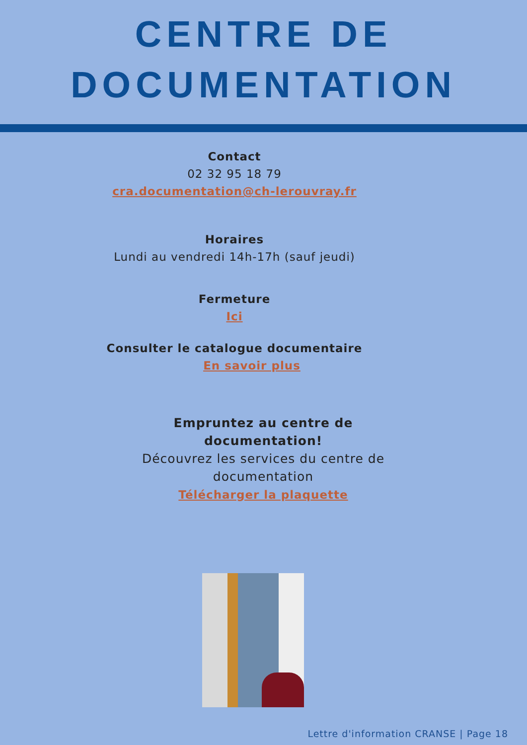CENTRE DE
DOCUMENTATION
Contact
02 32 95 18 79
cra.documentation@ch-lerouvray.fr
Horaires
Lundi au vendredi 14h-17h (sauf jeudi)
Fermeture
Ici
Consulter le catalogue documentaire
En savoir plus
Empruntez au centre de documentation!
Découvrez les services du centre de documentation
Télécharger la plaquette
Lettre d'information CRANSE | Page 18